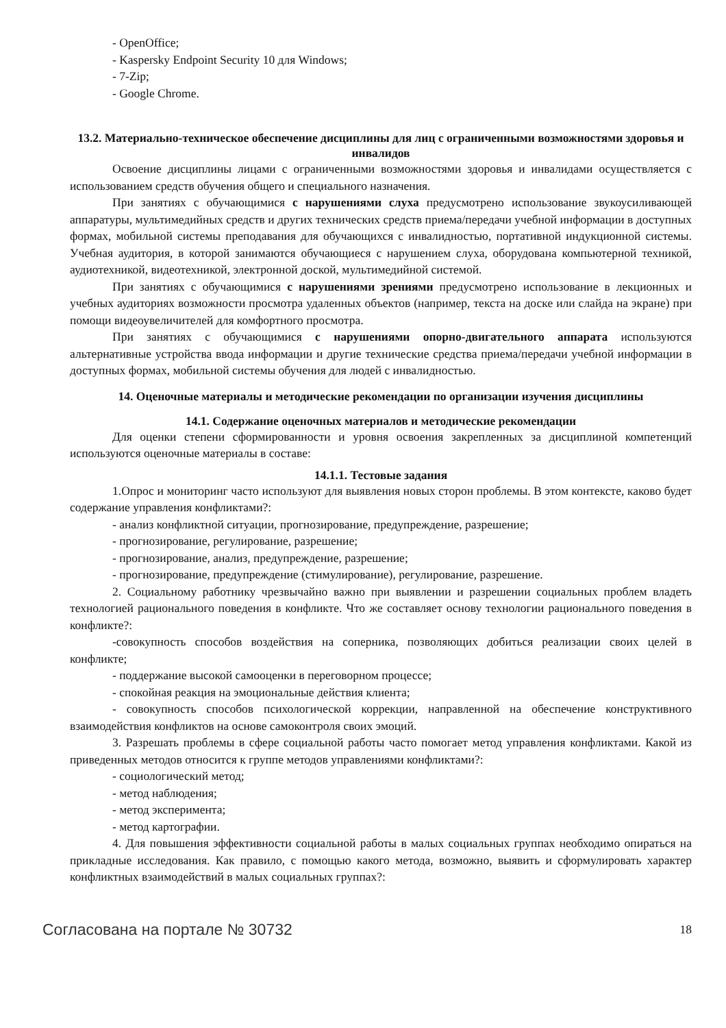- OpenOffice;
- Kaspersky Endpoint Security 10 для Windows;
- 7-Zip;
- Google Chrome.
13.2. Материально-техническое обеспечение дисциплины для лиц с ограниченными возможностями здоровья и инвалидов
Освоение дисциплины лицами с ограниченными возможностями здоровья и инвалидами осуществляется с использованием средств обучения общего и специального назначения.
При занятиях с обучающимися с нарушениями слуха предусмотрено использование звукоусиливающей аппаратуры, мультимедийных средств и других технических средств приема/передачи учебной информации в доступных формах, мобильной системы преподавания для обучающихся с инвалидностью, портативной индукционной системы. Учебная аудитория, в которой занимаются обучающиеся с нарушением слуха, оборудована компьютерной техникой, аудиотехникой, видеотехникой, электронной доской, мультимедийной системой.
При занятиях с обучающимися с нарушениями зрениями предусмотрено использование в лекционных и учебных аудиториях возможности просмотра удаленных объектов (например, текста на доске или слайда на экране) при помощи видеоувеличителей для комфортного просмотра.
При занятиях с обучающимися с нарушениями опорно-двигательного аппарата используются альтернативные устройства ввода информации и другие технические средства приема/передачи учебной информации в доступных формах, мобильной системы обучения для людей с инвалидностью.
14. Оценочные материалы и методические рекомендации по организации изучения дисциплины
14.1. Содержание оценочных материалов и методические рекомендации
Для оценки степени сформированности и уровня освоения закрепленных за дисциплиной компетенций используются оценочные материалы в составе:
14.1.1. Тестовые задания
1.Опрос и мониторинг часто используют для выявления новых сторон проблемы. В этом контексте, каково будет содержание управления конфликтами?:
- анализ конфликтной ситуации, прогнозирование, предупреждение, разрешение;
- прогнозирование, регулирование, разрешение;
- прогнозирование, анализ, предупреждение, разрешение;
- прогнозирование, предупреждение (стимулирование), регулирование, разрешение.
2. Социальному работнику чрезвычайно важно при выявлении и разрешении социальных проблем владеть технологией рационального поведения в конфликте. Что же составляет основу технологии рационального поведения в конфликте?:
-совокупность способов воздействия на соперника, позволяющих добиться реализации своих целей в конфликте;
- поддержание высокой самооценки в переговорном процессе;
- спокойная реакция на эмоциональные действия клиента;
- совокупность способов психологической коррекции, направленной на обеспечение конструктивного взаимодействия конфликтов на основе самоконтроля своих эмоций.
3. Разрешать проблемы в сфере социальной работы часто помогает метод управления конфликтами. Какой из приведенных методов относится к группе методов управлениями конфликтами?:
- социологический метод;
- метод наблюдения;
- метод эксперимента;
- метод картографии.
4. Для повышения эффективности социальной работы в малых социальных группах необходимо опираться на прикладные исследования. Как правило, с помощью какого метода, возможно, выявить и сформулировать характер конфликтных взаимодействий в малых социальных группах?:
Согласована на портале № 30732 18